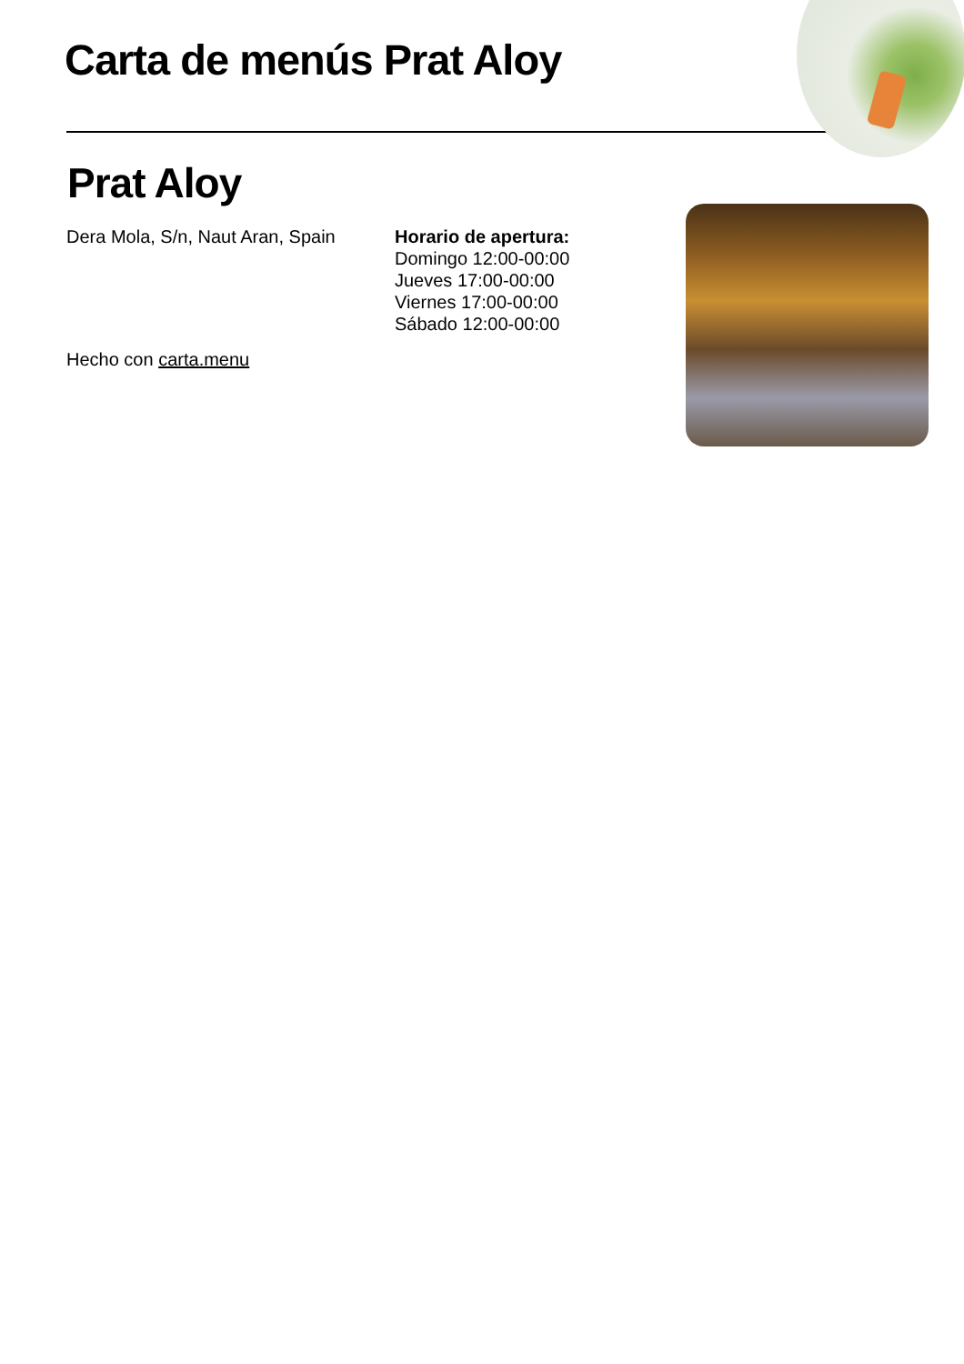Carta de menús Prat Aloy
Prat Aloy
Dera Mola, S/n, Naut Aran, Spain
Horario de apertura:
Domingo 12:00-00:00
Jueves 17:00-00:00
Viernes 17:00-00:00
Sábado 12:00-00:00
Hecho con carta.menu